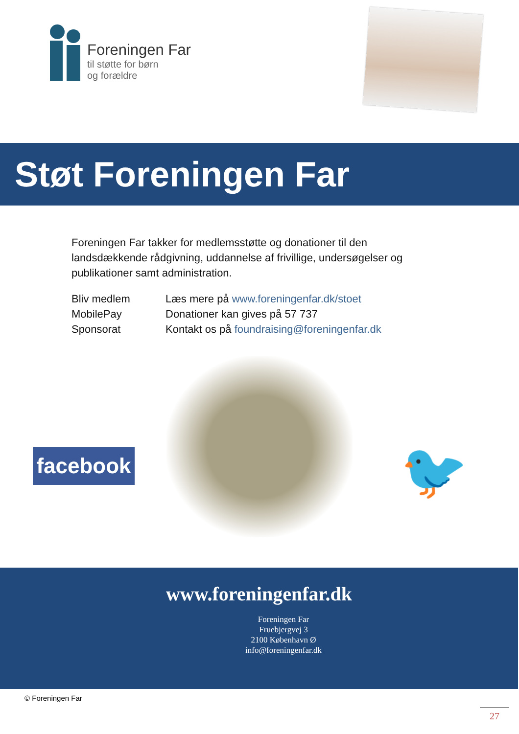Foreningen Far
til støtte for børn
og forældre
Støt Foreningen Far
Foreningen Far takker for medlemsstøtte og donationer til den landsdækkende rådgivning, uddannelse af frivillige, undersøgelser og publikationer samt administration.
| Bliv medlem | Læs mere på www.foreningenfar.dk/stoet |
| MobilePay | Donationer kan gives på 57 737 |
| Sponsorat | Kontakt os på foundraising@foreningenfar.dk |
facebook
🐦
www.foreningenfar.dk
Foreningen Far
Fruebjergvej 3
2100 København Ø
info@foreningenfar.dk
© Foreningen Far
27